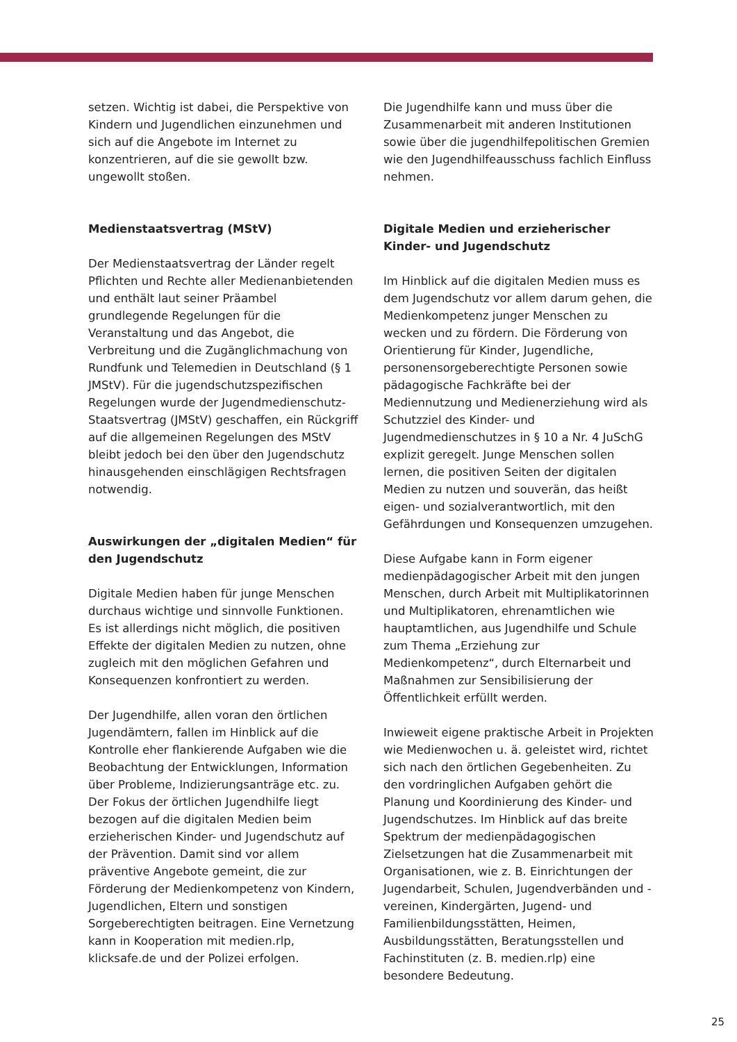setzen. Wichtig ist dabei, die Perspektive von Kindern und Jugendlichen einzunehmen und sich auf die Angebote im Internet zu konzentrieren, auf die sie gewollt bzw. ungewollt stoßen.
Medienstaatsvertrag (MStV)
Der Medienstaatsvertrag der Länder regelt Pflichten und Rechte aller Medienanbietenden und enthält laut seiner Präambel grundlegende Regelungen für die Veranstaltung und das Angebot, die Verbreitung und die Zugänglichmachung von Rundfunk und Telemedien in Deutschland (§ 1 JMStV). Für die jugendschutzspezifischen Regelungen wurde der Jugendmedienschutz-Staatsvertrag (JMStV) geschaffen, ein Rückgriff auf die allgemeinen Regelungen des MStV bleibt jedoch bei den über den Jugendschutz hinausgehenden einschlägigen Rechtsfragen notwendig.
Auswirkungen der „digitalen Medien“ für den Jugendschutz
Digitale Medien haben für junge Menschen durchaus wichtige und sinnvolle Funktionen. Es ist allerdings nicht möglich, die positiven Effekte der digitalen Medien zu nutzen, ohne zugleich mit den möglichen Gefahren und Konsequenzen konfrontiert zu werden.
Der Jugendhilfe, allen voran den örtlichen Jugendämtern, fallen im Hinblick auf die Kontrolle eher flankierende Aufgaben wie die Beobachtung der Entwicklungen, Information über Probleme, Indizierungsanträge etc. zu. Der Fokus der örtlichen Jugendhilfe liegt bezogen auf die digitalen Medien beim erzieherischen Kinder- und Jugendschutz auf der Prävention. Damit sind vor allem präventive Angebote gemeint, die zur Förderung der Medienkompetenz von Kindern, Jugendlichen, Eltern und sonstigen Sorgeberechtigten beitragen. Eine Vernetzung kann in Kooperation mit medien.rlp, klicksafe.de und der Polizei erfolgen.
Die Jugendhilfe kann und muss über die Zusammenarbeit mit anderen Institutionen sowie über die jugendhilfepolitischen Gremien wie den Jugendhilfeausschuss fachlich Einfluss nehmen.
Digitale Medien und erzieherischer Kinder- und Jugendschutz
Im Hinblick auf die digitalen Medien muss es dem Jugendschutz vor allem darum gehen, die Medienkompetenz junger Menschen zu wecken und zu fördern. Die Förderung von Orientierung für Kinder, Jugendliche, personensorgeberechtigte Personen sowie pädagogische Fachkräfte bei der Mediennutzung und Medienerziehung wird als Schutzziel des Kinder- und Jugendmedienschutzes in § 10 a Nr. 4 JuSchG explizit geregelt. Junge Menschen sollen lernen, die positiven Seiten der digitalen Medien zu nutzen und souverän, das heißt eigen- und sozialverantwortlich, mit den Gefährdungen und Konsequenzen umzugehen.
Diese Aufgabe kann in Form eigener medienpädagogischer Arbeit mit den jungen Menschen, durch Arbeit mit Multiplikatorinnen und Multiplikatoren, ehrenamtlichen wie hauptamtlichen, aus Jugendhilfe und Schule zum Thema „Erziehung zur Medienkompetenz“, durch Elternarbeit und Maßnahmen zur Sensibilisierung der Öffentlichkeit erfüllt werden.
Inwieweit eigene praktische Arbeit in Projekten wie Medienwochen u. ä. geleistet wird, richtet sich nach den örtlichen Gegebenheiten. Zu den vordringlichen Aufgaben gehört die Planung und Koordinierung des Kinder- und Jugendschutzes. Im Hinblick auf das breite Spektrum der medienpädagogischen Zielsetzungen hat die Zusammenarbeit mit Organisationen, wie z. B. Einrichtungen der Jugendarbeit, Schulen, Jugendverbänden und -vereinen, Kindergärten, Jugend- und Familienbildungsstätten, Heimen, Ausbildungsstätten, Beratungsstellen und Fachinstituten (z. B. medien.rlp) eine besondere Bedeutung.
25